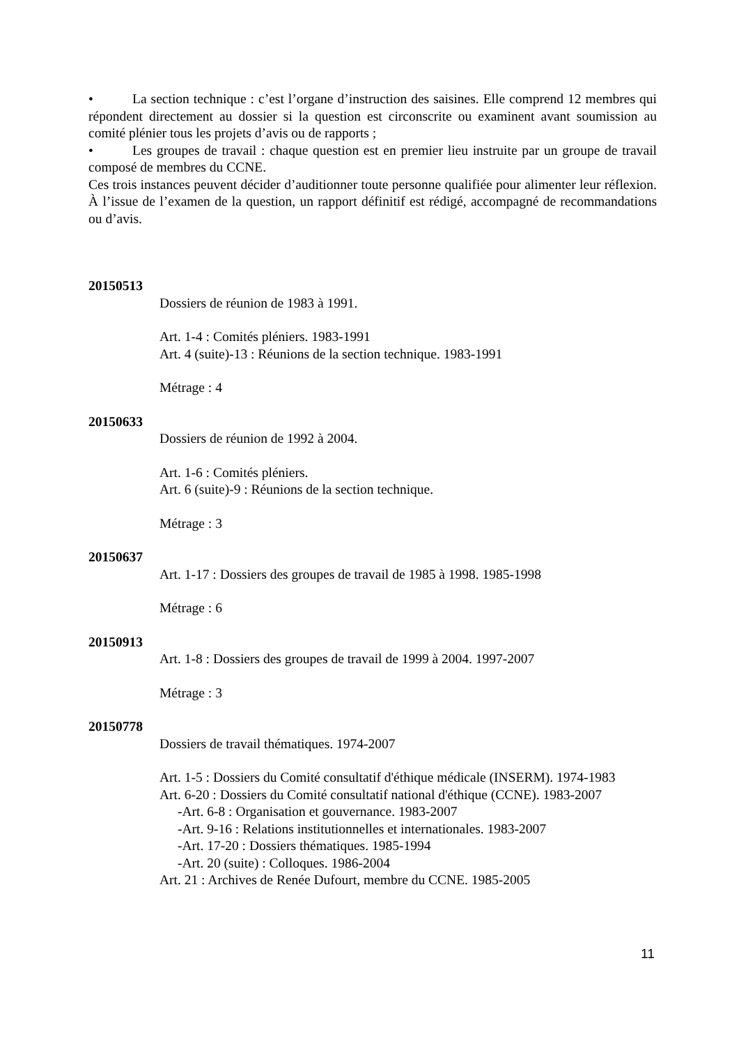• La section technique : c’est l’organe d’instruction des saisines. Elle comprend 12 membres qui répondent directement au dossier si la question est circonscrite ou examinent avant soumission au comité plénier tous les projets d’avis ou de rapports ;
• Les groupes de travail : chaque question est en premier lieu instruite par un groupe de travail composé de membres du CCNE.
Ces trois instances peuvent décider d’auditionner toute personne qualifiée pour alimenter leur réflexion. À l’issue de l’examen de la question, un rapport définitif est rédigé, accompagné de recommandations ou d’avis.
20150513
Dossiers de réunion de 1983 à 1991.
Art. 1-4 : Comités pléniers. 1983-1991
Art. 4 (suite)-13 : Réunions de la section technique. 1983-1991
Métrage : 4
20150633
Dossiers de réunion de 1992 à 2004.
Art. 1-6 : Comités pléniers.
Art. 6 (suite)-9 : Réunions de la section technique.
Métrage : 3
20150637
Art. 1-17 : Dossiers des groupes de travail de 1985 à 1998. 1985-1998
Métrage : 6
20150913
Art. 1-8 : Dossiers des groupes de travail de 1999 à 2004. 1997-2007
Métrage : 3
20150778
Dossiers de travail thématiques. 1974-2007
Art. 1-5 : Dossiers du Comité consultatif d'éthique médicale (INSERM). 1974-1983
Art. 6-20 : Dossiers du Comité consultatif national d'éthique (CCNE). 1983-2007
-Art. 6-8 : Organisation et gouvernance. 1983-2007
-Art. 9-16 : Relations institutionnelles et internationales. 1983-2007
-Art. 17-20 : Dossiers thématiques. 1985-1994
-Art. 20 (suite) : Colloques. 1986-2004
Art. 21 : Archives de Renée Dufourt, membre du CCNE. 1985-2005
11